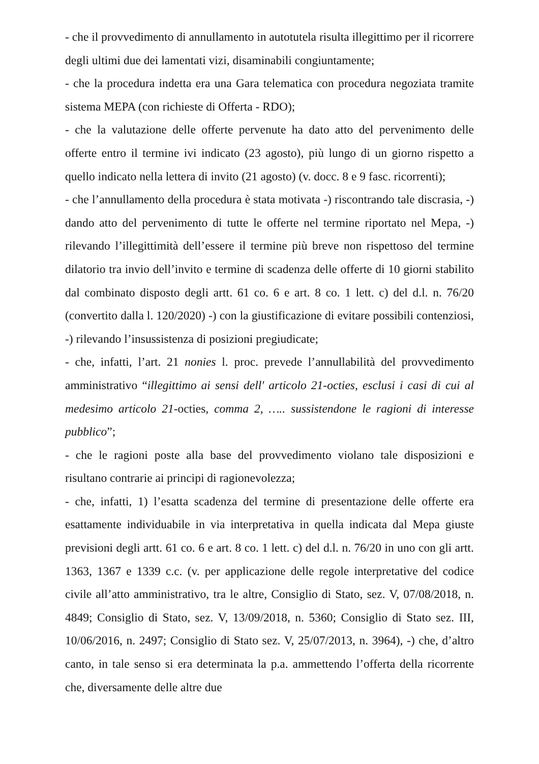- che il provvedimento di annullamento in autotutela risulta illegittimo per il ricorrere degli ultimi due dei lamentati vizi, disaminabili congiuntamente;
- che la procedura indetta era una Gara telematica con procedura negoziata tramite sistema MEPA (con richieste di Offerta - RDO);
- che la valutazione delle offerte pervenute ha dato atto del pervenimento delle offerte entro il termine ivi indicato (23 agosto), più lungo di un giorno rispetto a quello indicato nella lettera di invito (21 agosto) (v. docc. 8 e 9 fasc. ricorrenti);
- che l’annullamento della procedura è stata motivata -) riscontrando tale discrasia, -) dando atto del pervenimento di tutte le offerte nel termine riportato nel Mepa, -) rilevando l’illegittimità dell’essere il termine più breve non rispettoso del termine dilatorio tra invio dell’invito e termine di scadenza delle offerte di 10 giorni stabilito dal combinato disposto degli artt. 61 co. 6 e art. 8 co. 1 lett. c) del d.l. n. 76/20 (convertito dalla l. 120/2020) -) con la giustificazione di evitare possibili contenziosi, -) rilevando l’insussistenza di posizioni pregiudicate;
- che, infatti, l’art. 21 nonies l. proc. prevede l’annullabilità del provvedimento amministrativo “illegittimo ai sensi dell' articolo 21-octies, esclusi i casi di cui al medesimo articolo 21-octies, comma 2, ….. sussistendone le ragioni di interesse pubblico”;
- che le ragioni poste alla base del provvedimento violano tale disposizioni e risultano contrarie ai principi di ragionevolezza;
- che, infatti, 1) l’esatta scadenza del termine di presentazione delle offerte era esattamente individuabile in via interpretativa in quella indicata dal Mepa giuste previsioni degli artt. 61 co. 6 e art. 8 co. 1 lett. c) del d.l. n. 76/20 in uno con gli artt. 1363, 1367 e 1339 c.c. (v. per applicazione delle regole interpretative del codice civile all’atto amministrativo, tra le altre, Consiglio di Stato, sez. V, 07/08/2018, n. 4849; Consiglio di Stato, sez. V, 13/09/2018, n. 5360; Consiglio di Stato sez. III, 10/06/2016, n. 2497; Consiglio di Stato sez. V, 25/07/2013, n. 3964), -) che, d’altro canto, in tale senso si era determinata la p.a. ammettendo l’offerta della ricorrente che, diversamente delle altre due